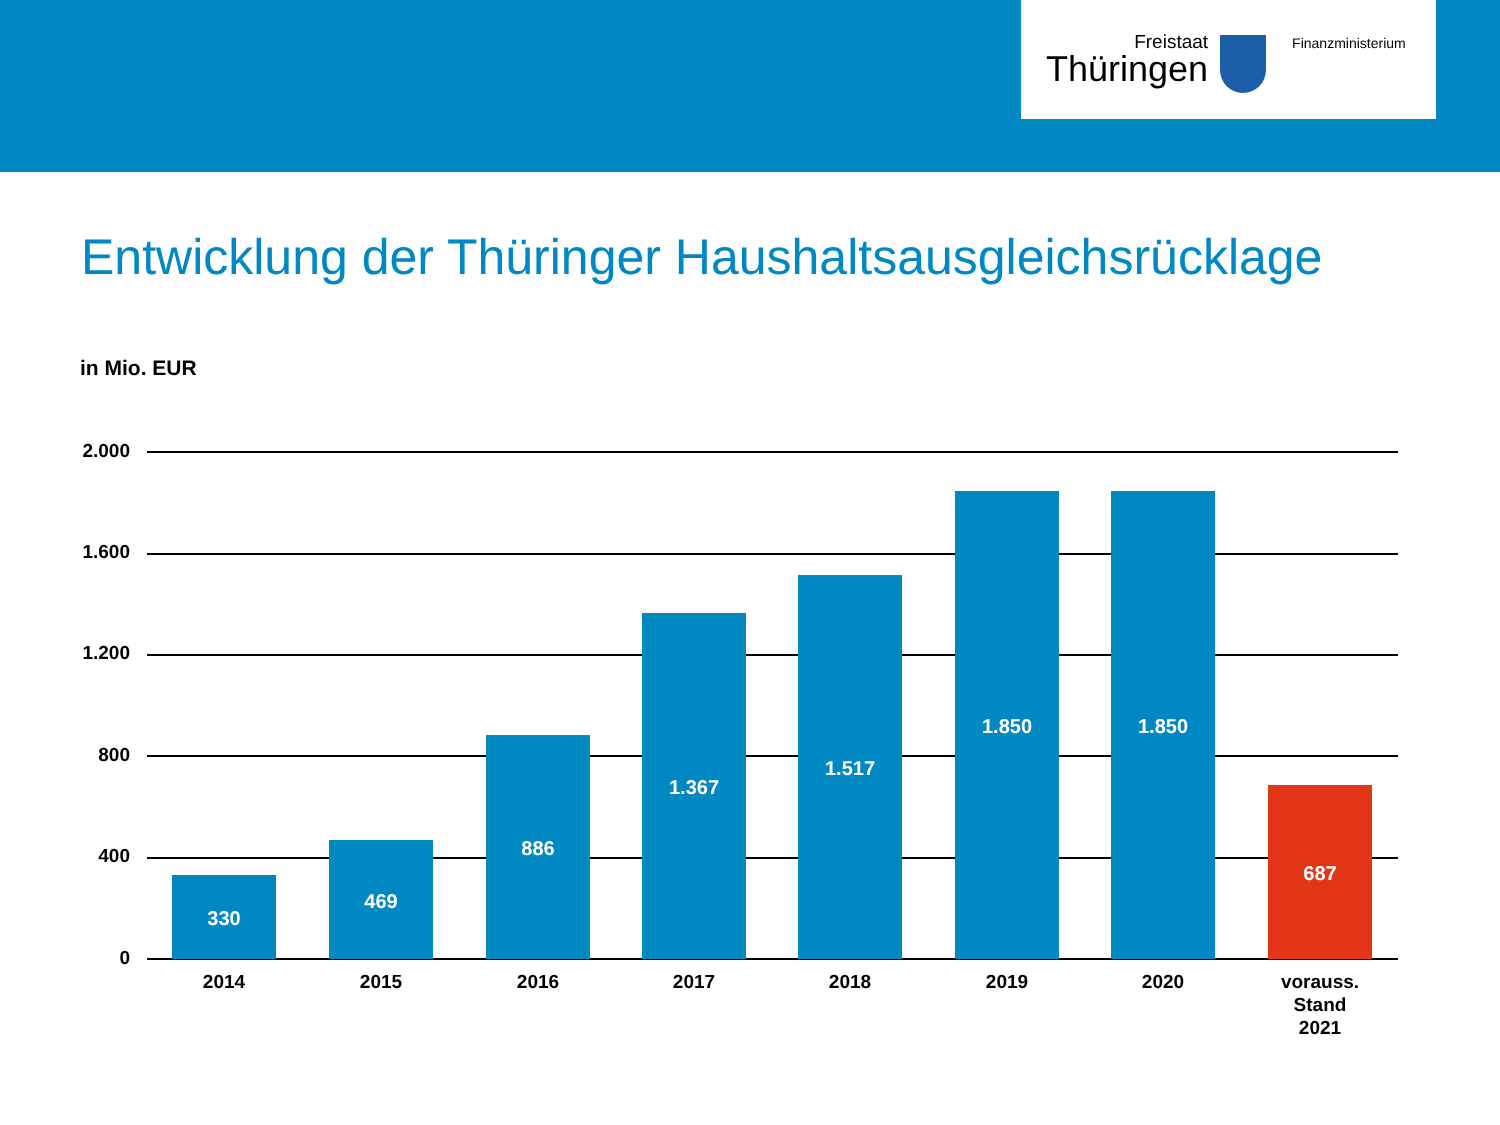Freistaat
Thüringen
Finanzministerium
Entwicklung der Thüringer Haushaltsausgleichsrücklage
in Mio. EUR
2.000
1.600
1.200
800
400
0
330
469
886
1.367
1.517
1.850 1.850
687
2014 2015 2016 2017 2018 2019 2020
vorauss.
Stand
2021